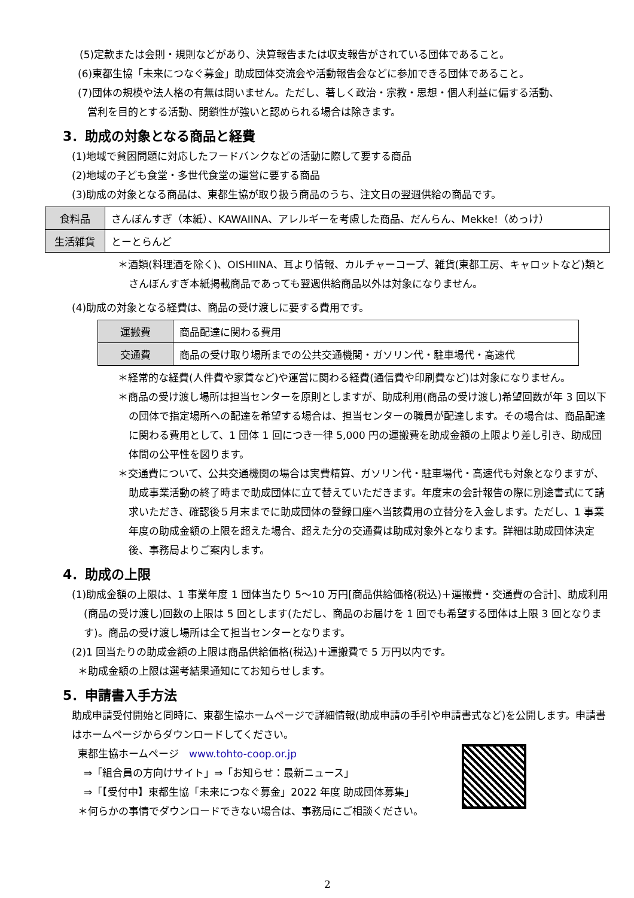(5)定款または会則・規則などがあり、決算報告または収支報告がされている団体であること。
(6)東都生協「未来につなぐ募金」助成団体交流会や活動報告会などに参加できる団体であること。
(7)団体の規模や法人格の有無は問いません。ただし、著しく政治・宗教・思想・個人利益に偏する活動、
営利を目的とする活動、閉鎖性が強いと認められる場合は除きます。
3．助成の対象となる商品と経費
(1)地域で貧困問題に対応したフードバンクなどの活動に際して要する商品
(2)地域の子ども食堂・多世代食堂の運営に要する商品
(3)助成の対象となる商品は、東都生協が取り扱う商品のうち、注文日の翌週供給の商品です。
| 食料品 | さんぼんすぎ（本紙）、KAWAIINA、アレルギーを考慮した商品、だんらん、Mekke!（めっけ） |
| 生活雑貨 | とーとらんど |
＊酒類(料理酒を除く)、OISHIINA、耳より情報、カルチャーコープ、雑貨(東都工房、キャロットなど)類とさんぼんすぎ本紙掲載商品であっても翌週供給商品以外は対象になりません。
(4)助成の対象となる経費は、商品の受け渡しに要する費用です。
| 運搬費 | 商品配達に関わる費用 |
| 交通費 | 商品の受け取り場所までの公共交通機関・ガソリン代・駐車場代・高速代 |
＊経常的な経費(人件費や家賃など)や運営に関わる経費(通信費や印刷費など)は対象になりません。
＊商品の受け渡し場所は担当センターを原則としますが、助成利用(商品の受け渡し)希望回数が年 3 回以下の団体で指定場所への配達を希望する場合は、担当センターの職員が配達します。その場合は、商品配達に関わる費用として、1 団体 1 回につき一律 5,000 円の運搬費を助成金額の上限より差し引き、助成団体間の公平性を図ります。
＊交通費について、公共交通機関の場合は実費精算、ガソリン代・駐車場代・高速代も対象となりますが、助成事業活動の終了時まで助成団体に立て替えていただきます。年度末の会計報告の際に別途書式にて請求いただき、確認後５月末までに助成団体の登録口座へ当該費用の立替分を入金します。ただし、1 事業年度の助成金額の上限を超えた場合、超えた分の交通費は助成対象外となります。詳細は助成団体決定後、事務局よりご案内します。
4．助成の上限
(1)助成金額の上限は、1 事業年度 1 団体当たり 5～10 万円[商品供給価格(税込)＋運搬費・交通費の合計]、助成利用(商品の受け渡し)回数の上限は 5 回とします(ただし、商品のお届けを 1 回でも希望する団体は上限 3 回となります)。商品の受け渡し場所は全て担当センターとなります。
(2)1 回当たりの助成金額の上限は商品供給価格(税込)＋運搬費で 5 万円以内です。
＊助成金額の上限は選考結果通知にてお知らせします。
5．申請書入手方法
助成申請受付開始と同時に、東都生協ホームページで詳細情報(助成申請の手引や申請書式など)を公開します。申請書はホームページからダウンロードしてください。
東都生協ホームページ　www.tohto-coop.or.jp
⇒「組合員の方向けサイト」⇒「お知らせ：最新ニュース」
⇒「【受付中】東都生協「未来につなぐ募金」2022 年度 助成団体募集」
＊何らかの事情でダウンロードできない場合は、事務局にご相談ください。
2